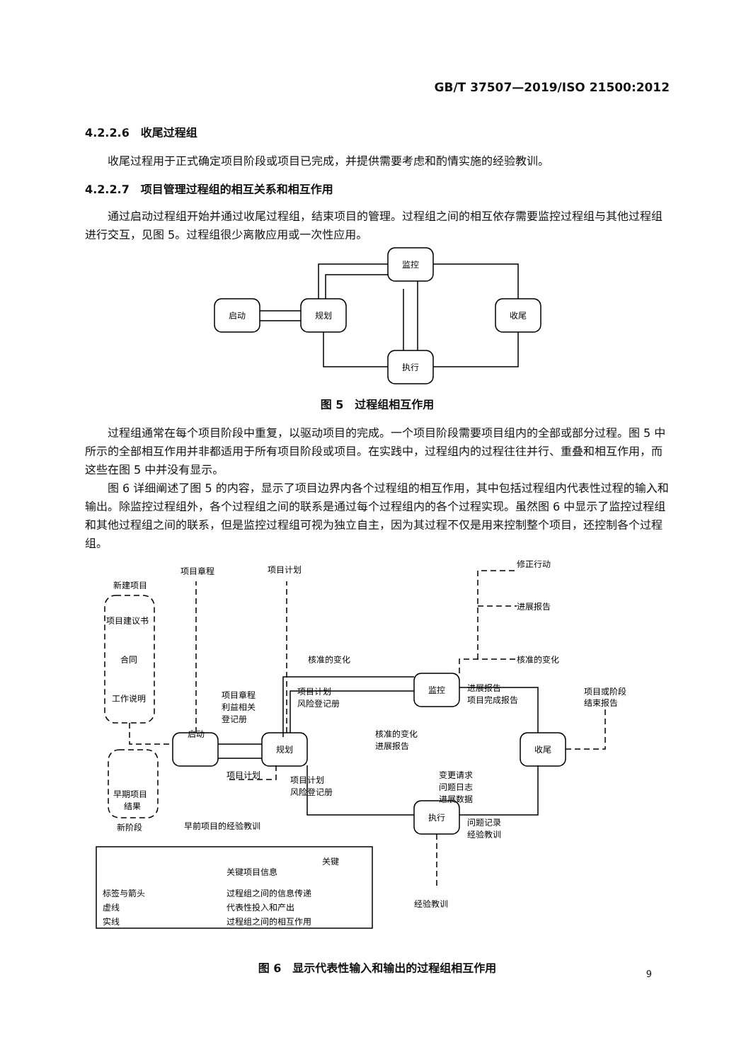GB/T 37507—2019/ISO 21500:2012
4.2.2.6　收尾过程组
收尾过程用于正式确定项目阶段或项目已完成，并提供需要考虑和酌情实施的经验教训。
4.2.2.7　项目管理过程组的相互关系和相互作用
通过启动过程组开始并通过收尾过程组，结束项目的管理。过程组之间的相互依存需要监控过程组与其他过程组进行交互，见图 5。过程组很少离散应用或一次性应用。
启动
规划
监控
执行
收尾
图 5　过程组相互作用
过程组通常在每个项目阶段中重复，以驱动项目的完成。一个项目阶段需要项目组内的全部或部分过程。图 5 中所示的全部相互作用并非都适用于所有项目阶段或项目。在实践中，过程组内的过程往往并行、重叠和相互作用，而这些在图 5 中并没有显示。
图 6 详细阐述了图 5 的内容，显示了项目边界内各个过程组的相互作用，其中包括过程组内代表性过程的输入和输出。除监控过程组外，各个过程组之间的联系是通过每个过程组内的各个过程实现。虽然图 6 中显示了监控过程组和其他过程组之间的联系，但是监控过程组可视为独立自主，因为其过程不仅是用来控制整个项目，还控制各个过程组。
新建项目
项目建议书
合同
工作说明
早期项目
结果
新阶段
项目章程
项目计划
修正行动
进展报告
核准的变化
核准的变化
项目或阶段
结束报告
项目章程
利益相关
登记册
项目计划
风险登记册
进展报告
项目完成报告
核准的变化
进展报告
启动
规划
监控
执行
收尾
项目计划
项目计划
风险登记册
变更请求
问题日志
进展数据
问题记录
经验教训
早前项目的经验教训
经验教训
关键
关键项目信息
标签与箭头
过程组之间的信息传递
虚线
代表性投入和产出
实线
过程组之间的相互作用
图 6　显示代表性输入和输出的过程组相互作用
9